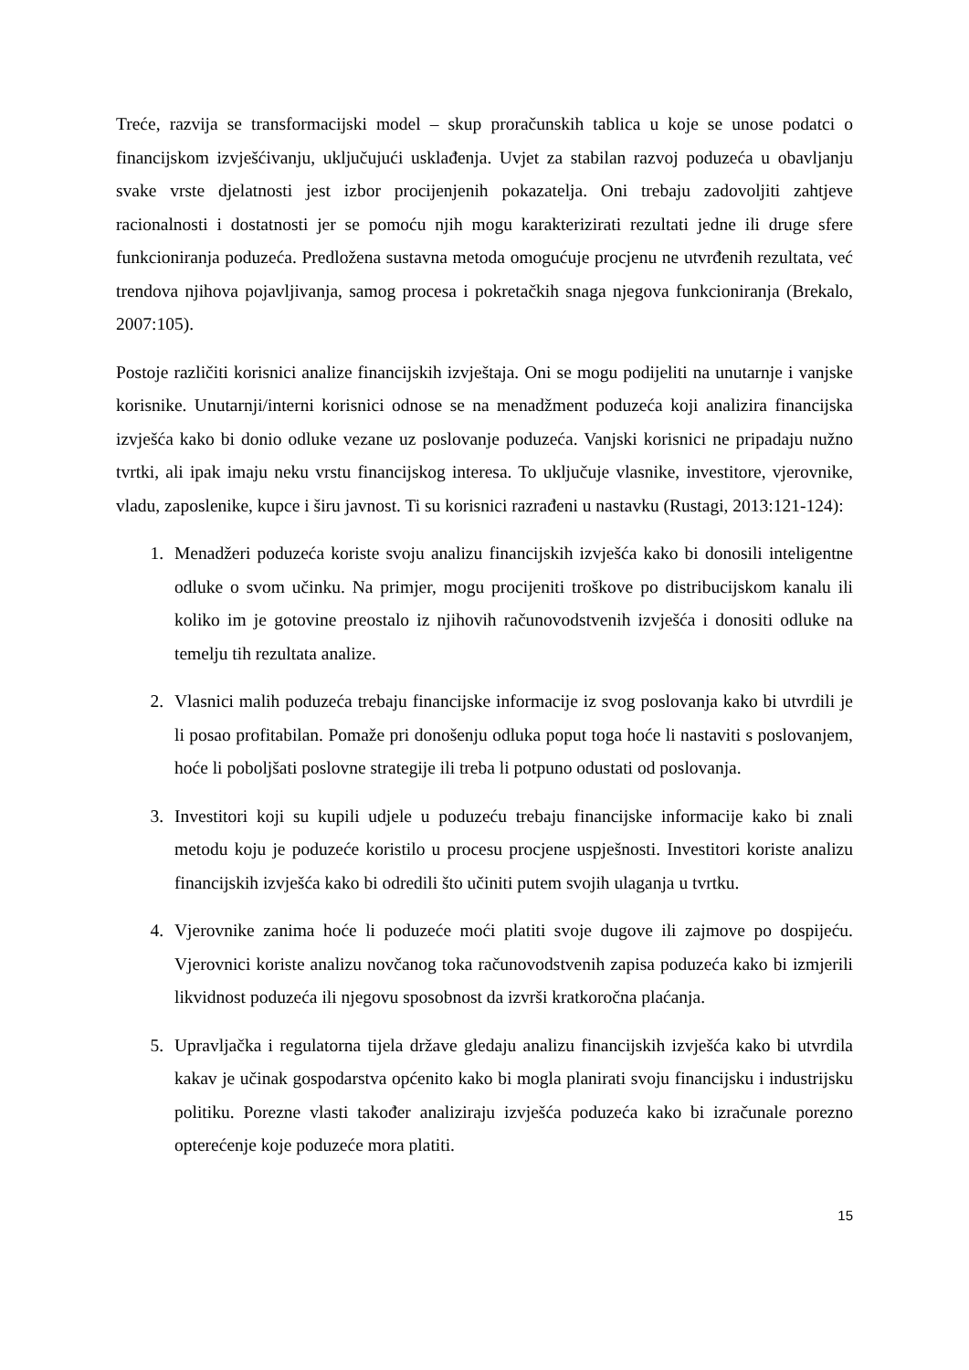Treće, razvija se transformacijski model – skup proračunskih tablica u koje se unose podatci o financijskom izvješćivanju, uključujući usklađenja. Uvjet za stabilan razvoj poduzeća u obavljanju svake vrste djelatnosti jest izbor procijenjenih pokazatelja. Oni trebaju zadovoljiti zahtjeve racionalnosti i dostatnosti jer se pomoću njih mogu karakterizirati rezultati jedne ili druge sfere funkcioniranja poduzeća. Predložena sustavna metoda omogućuje procjenu ne utvrđenih rezultata, već trendova njihova pojavljivanja, samog procesa i pokretačkih snaga njegova funkcioniranja (Brekalo, 2007:105).
Postoje različiti korisnici analize financijskih izvještaja. Oni se mogu podijeliti na unutarnje i vanjske korisnike. Unutarnji/interni korisnici odnose se na menadžment poduzeća koji analizira financijska izvješća kako bi donio odluke vezane uz poslovanje poduzeća. Vanjski korisnici ne pripadaju nužno tvrtki, ali ipak imaju neku vrstu financijskog interesa. To uključuje vlasnike, investitore, vjerovnike, vladu, zaposlenike, kupce i širu javnost. Ti su korisnici razrađeni u nastavku (Rustagi, 2013:121-124):
1. Menadžeri poduzeća koriste svoju analizu financijskih izvješća kako bi donosili inteligentne odluke o svom učinku. Na primjer, mogu procijeniti troškove po distribucijskom kanalu ili koliko im je gotovine preostalo iz njihovih računovodstvenih izvješća i donositi odluke na temelju tih rezultata analize.
2. Vlasnici malih poduzeća trebaju financijske informacije iz svog poslovanja kako bi utvrdili je li posao profitabilan. Pomaže pri donošenju odluka poput toga hoće li nastaviti s poslovanjem, hoće li poboljšati poslovne strategije ili treba li potpuno odustati od poslovanja.
3. Investitori koji su kupili udjele u poduzeću trebaju financijske informacije kako bi znali metodu koju je poduzeće koristilo u procesu procjene uspješnosti. Investitori koriste analizu financijskih izvješća kako bi odredili što učiniti putem svojih ulaganja u tvrtku.
4. Vjerovnike zanima hoće li poduzeće moći platiti svoje dugove ili zajmove po dospijeću. Vjerovnici koriste analizu novčanog toka računovodstvenih zapisa poduzeća kako bi izmjerili likvidnost poduzeća ili njegovu sposobnost da izvrši kratkoročna plaćanja.
5. Upravljačka i regulatorna tijela države gledaju analizu financijskih izvješća kako bi utvrdila kakav je učinak gospodarstva općenito kako bi mogla planirati svoju financijsku i industrijsku politiku. Porezne vlasti također analiziraju izvješća poduzeća kako bi izračunale porezno opterećenje koje poduzeće mora platiti.
15